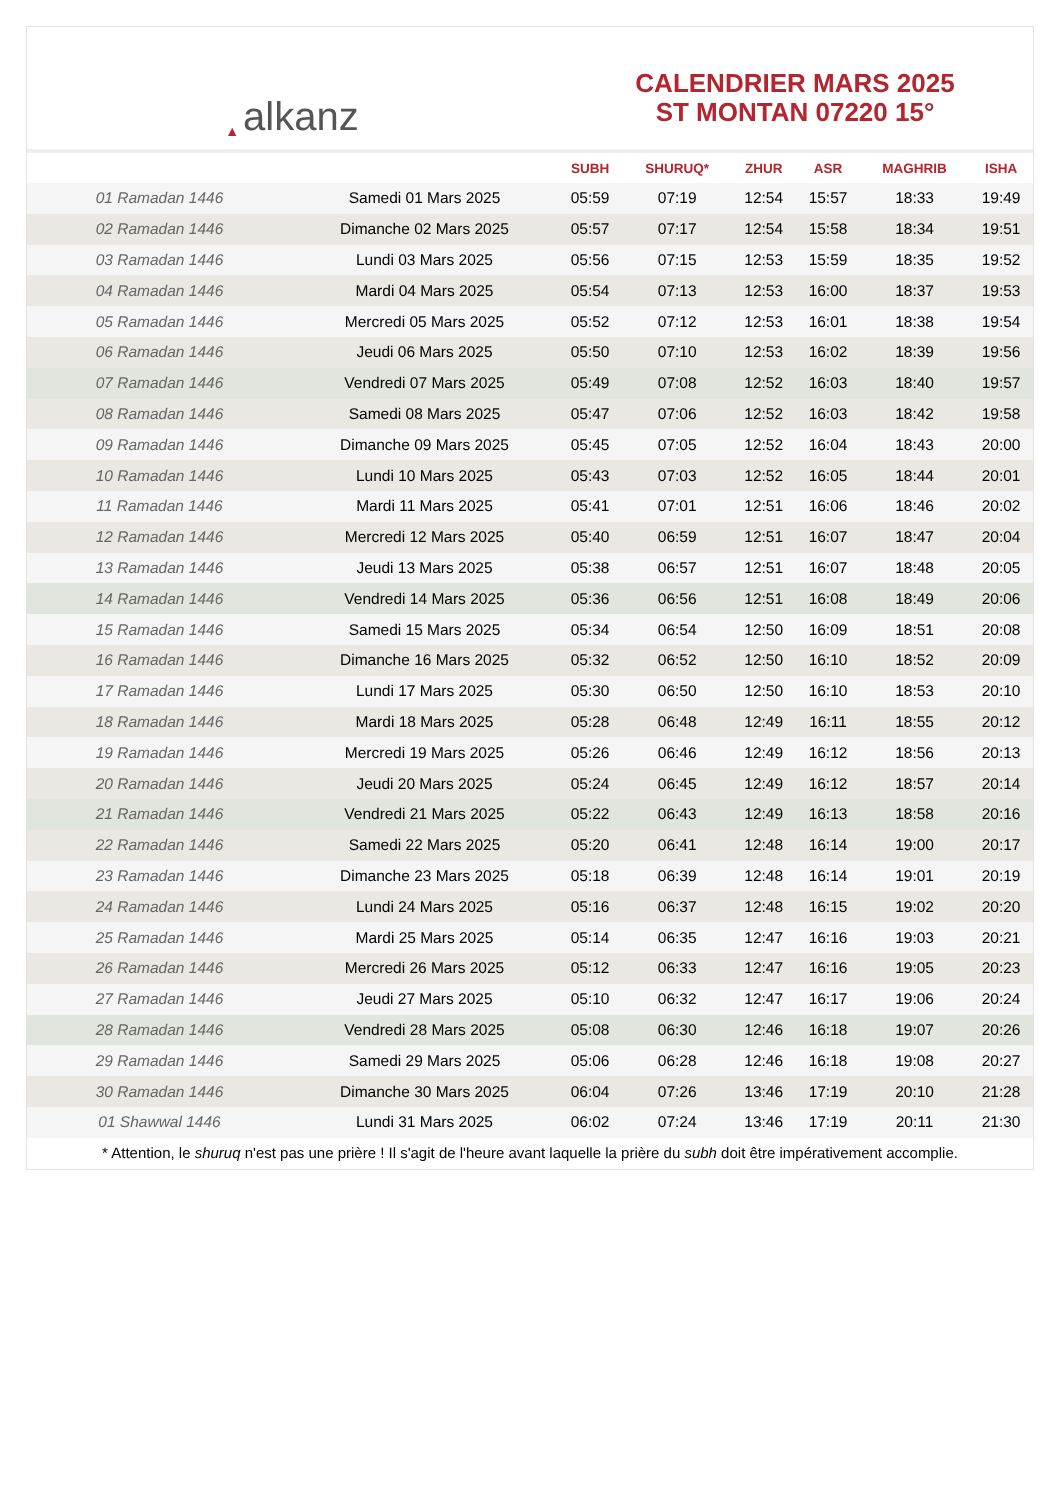▲ alkanz
CALENDRIER MARS 2025
ST MONTAN 07220 15°
| | | SUBH | SHURUQ* | ZHUR | ASR | MAGHRIB | ISHA |
| --- | --- | --- | --- | --- | --- | --- | --- |
| 01 Ramadan 1446 | Samedi 01 Mars 2025 | 05:59 | 07:19 | 12:54 | 15:57 | 18:33 | 19:49 |
| 02 Ramadan 1446 | Dimanche 02 Mars 2025 | 05:57 | 07:17 | 12:54 | 15:58 | 18:34 | 19:51 |
| 03 Ramadan 1446 | Lundi 03 Mars 2025 | 05:56 | 07:15 | 12:53 | 15:59 | 18:35 | 19:52 |
| 04 Ramadan 1446 | Mardi 04 Mars 2025 | 05:54 | 07:13 | 12:53 | 16:00 | 18:37 | 19:53 |
| 05 Ramadan 1446 | Mercredi 05 Mars 2025 | 05:52 | 07:12 | 12:53 | 16:01 | 18:38 | 19:54 |
| 06 Ramadan 1446 | Jeudi 06 Mars 2025 | 05:50 | 07:10 | 12:53 | 16:02 | 18:39 | 19:56 |
| 07 Ramadan 1446 | Vendredi 07 Mars 2025 | 05:49 | 07:08 | 12:52 | 16:03 | 18:40 | 19:57 |
| 08 Ramadan 1446 | Samedi 08 Mars 2025 | 05:47 | 07:06 | 12:52 | 16:03 | 18:42 | 19:58 |
| 09 Ramadan 1446 | Dimanche 09 Mars 2025 | 05:45 | 07:05 | 12:52 | 16:04 | 18:43 | 20:00 |
| 10 Ramadan 1446 | Lundi 10 Mars 2025 | 05:43 | 07:03 | 12:52 | 16:05 | 18:44 | 20:01 |
| 11 Ramadan 1446 | Mardi 11 Mars 2025 | 05:41 | 07:01 | 12:51 | 16:06 | 18:46 | 20:02 |
| 12 Ramadan 1446 | Mercredi 12 Mars 2025 | 05:40 | 06:59 | 12:51 | 16:07 | 18:47 | 20:04 |
| 13 Ramadan 1446 | Jeudi 13 Mars 2025 | 05:38 | 06:57 | 12:51 | 16:07 | 18:48 | 20:05 |
| 14 Ramadan 1446 | Vendredi 14 Mars 2025 | 05:36 | 06:56 | 12:51 | 16:08 | 18:49 | 20:06 |
| 15 Ramadan 1446 | Samedi 15 Mars 2025 | 05:34 | 06:54 | 12:50 | 16:09 | 18:51 | 20:08 |
| 16 Ramadan 1446 | Dimanche 16 Mars 2025 | 05:32 | 06:52 | 12:50 | 16:10 | 18:52 | 20:09 |
| 17 Ramadan 1446 | Lundi 17 Mars 2025 | 05:30 | 06:50 | 12:50 | 16:10 | 18:53 | 20:10 |
| 18 Ramadan 1446 | Mardi 18 Mars 2025 | 05:28 | 06:48 | 12:49 | 16:11 | 18:55 | 20:12 |
| 19 Ramadan 1446 | Mercredi 19 Mars 2025 | 05:26 | 06:46 | 12:49 | 16:12 | 18:56 | 20:13 |
| 20 Ramadan 1446 | Jeudi 20 Mars 2025 | 05:24 | 06:45 | 12:49 | 16:12 | 18:57 | 20:14 |
| 21 Ramadan 1446 | Vendredi 21 Mars 2025 | 05:22 | 06:43 | 12:49 | 16:13 | 18:58 | 20:16 |
| 22 Ramadan 1446 | Samedi 22 Mars 2025 | 05:20 | 06:41 | 12:48 | 16:14 | 19:00 | 20:17 |
| 23 Ramadan 1446 | Dimanche 23 Mars 2025 | 05:18 | 06:39 | 12:48 | 16:14 | 19:01 | 20:19 |
| 24 Ramadan 1446 | Lundi 24 Mars 2025 | 05:16 | 06:37 | 12:48 | 16:15 | 19:02 | 20:20 |
| 25 Ramadan 1446 | Mardi 25 Mars 2025 | 05:14 | 06:35 | 12:47 | 16:16 | 19:03 | 20:21 |
| 26 Ramadan 1446 | Mercredi 26 Mars 2025 | 05:12 | 06:33 | 12:47 | 16:16 | 19:05 | 20:23 |
| 27 Ramadan 1446 | Jeudi 27 Mars 2025 | 05:10 | 06:32 | 12:47 | 16:17 | 19:06 | 20:24 |
| 28 Ramadan 1446 | Vendredi 28 Mars 2025 | 05:08 | 06:30 | 12:46 | 16:18 | 19:07 | 20:26 |
| 29 Ramadan 1446 | Samedi 29 Mars 2025 | 05:06 | 06:28 | 12:46 | 16:18 | 19:08 | 20:27 |
| 30 Ramadan 1446 | Dimanche 30 Mars 2025 | 06:04 | 07:26 | 13:46 | 17:19 | 20:10 | 21:28 |
| 01 Shawwal 1446 | Lundi 31 Mars 2025 | 06:02 | 07:24 | 13:46 | 17:19 | 20:11 | 21:30 |
* Attention, le shuruq n'est pas une prière ! Il s'agit de l'heure avant laquelle la prière du subh doit être impérativement accomplie.